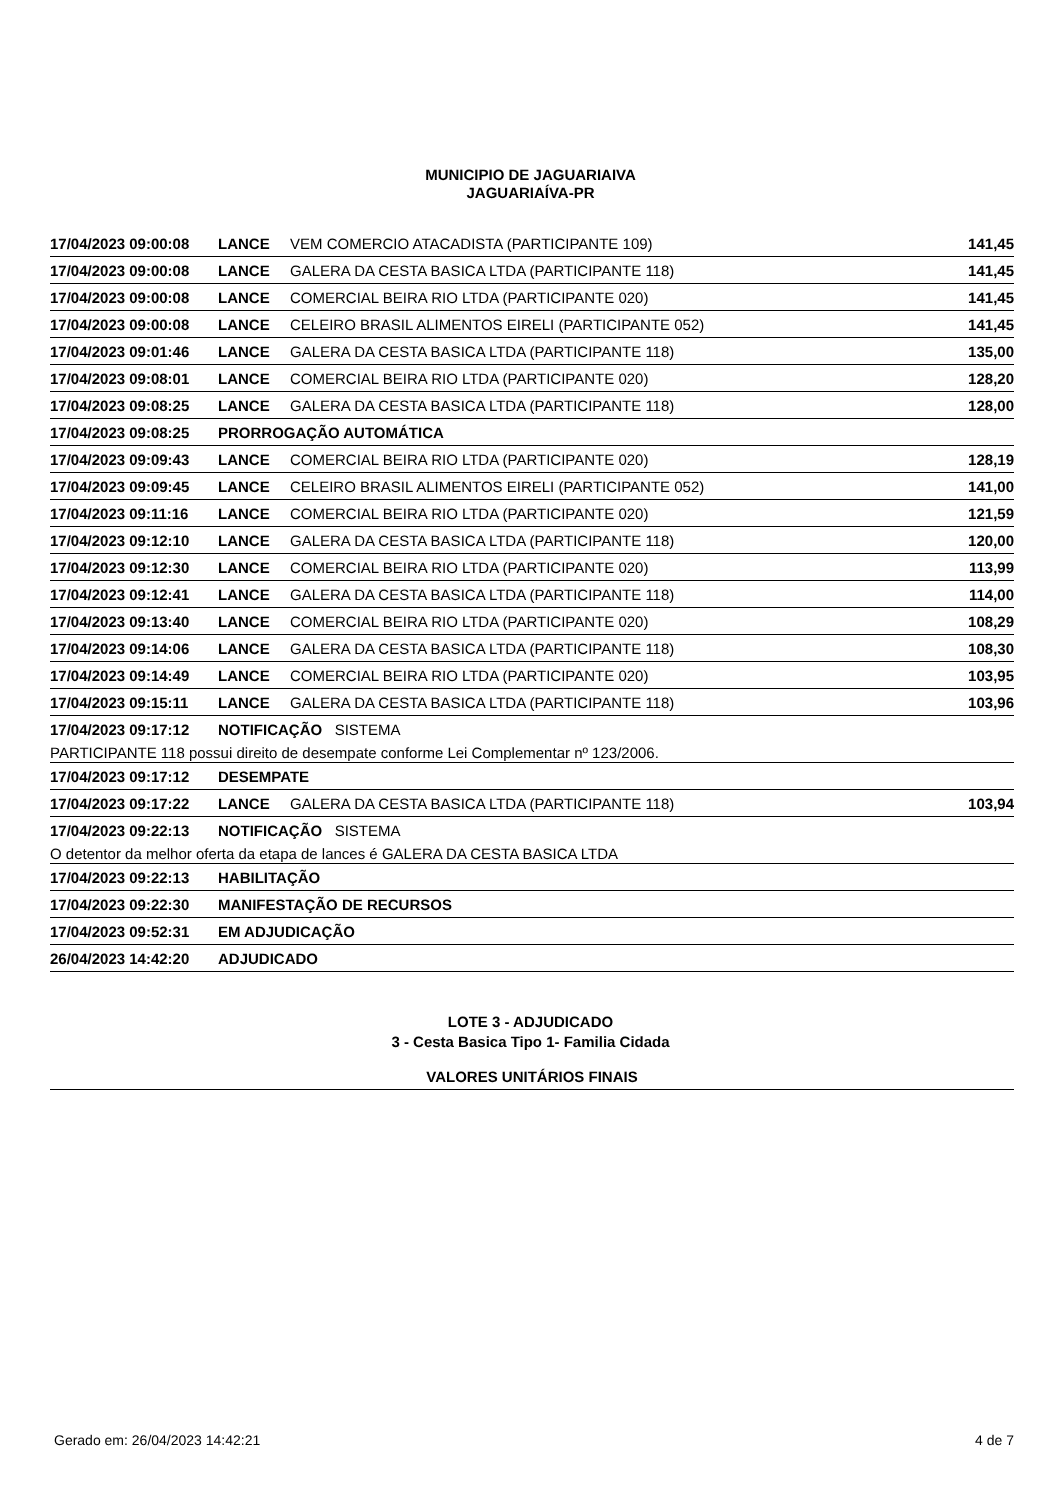MUNICIPIO DE JAGUARIAIVA
JAGUARIAÍVA-PR
| 17/04/2023 09:00:08 | LANCE | VEM COMERCIO ATACADISTA (PARTICIPANTE 109) | 141,45 |
| 17/04/2023 09:00:08 | LANCE | GALERA DA CESTA BASICA LTDA (PARTICIPANTE 118) | 141,45 |
| 17/04/2023 09:00:08 | LANCE | COMERCIAL BEIRA RIO LTDA (PARTICIPANTE 020) | 141,45 |
| 17/04/2023 09:00:08 | LANCE | CELEIRO BRASIL ALIMENTOS EIRELI (PARTICIPANTE 052) | 141,45 |
| 17/04/2023 09:01:46 | LANCE | GALERA DA CESTA BASICA LTDA (PARTICIPANTE 118) | 135,00 |
| 17/04/2023 09:08:01 | LANCE | COMERCIAL BEIRA RIO LTDA (PARTICIPANTE 020) | 128,20 |
| 17/04/2023 09:08:25 | LANCE | GALERA DA CESTA BASICA LTDA (PARTICIPANTE 118) | 128,00 |
| 17/04/2023 09:08:25 | PRORROGAÇÃO AUTOMÁTICA | | |
| 17/04/2023 09:09:43 | LANCE | COMERCIAL BEIRA RIO LTDA (PARTICIPANTE 020) | 128,19 |
| 17/04/2023 09:09:45 | LANCE | CELEIRO BRASIL ALIMENTOS EIRELI (PARTICIPANTE 052) | 141,00 |
| 17/04/2023 09:11:16 | LANCE | COMERCIAL BEIRA RIO LTDA (PARTICIPANTE 020) | 121,59 |
| 17/04/2023 09:12:10 | LANCE | GALERA DA CESTA BASICA LTDA (PARTICIPANTE 118) | 120,00 |
| 17/04/2023 09:12:30 | LANCE | COMERCIAL BEIRA RIO LTDA (PARTICIPANTE 020) | 113,99 |
| 17/04/2023 09:12:41 | LANCE | GALERA DA CESTA BASICA LTDA (PARTICIPANTE 118) | 114,00 |
| 17/04/2023 09:13:40 | LANCE | COMERCIAL BEIRA RIO LTDA (PARTICIPANTE 020) | 108,29 |
| 17/04/2023 09:14:06 | LANCE | GALERA DA CESTA BASICA LTDA (PARTICIPANTE 118) | 108,30 |
| 17/04/2023 09:14:49 | LANCE | COMERCIAL BEIRA RIO LTDA (PARTICIPANTE 020) | 103,95 |
| 17/04/2023 09:15:11 | LANCE | GALERA DA CESTA BASICA LTDA (PARTICIPANTE 118) | 103,96 |
| 17/04/2023 09:17:12 | NOTIFICAÇÃO SISTEMA | | |
| PARTICIPANTE 118 possui direito de desempate conforme Lei Complementar nº 123/2006. | | | |
| 17/04/2023 09:17:12 | DESEMPATE | | |
| 17/04/2023 09:17:22 | LANCE | GALERA DA CESTA BASICA LTDA (PARTICIPANTE 118) | 103,94 |
| 17/04/2023 09:22:13 | NOTIFICAÇÃO SISTEMA | | |
| O detentor da melhor oferta da etapa de lances é GALERA DA CESTA BASICA LTDA | | | |
| 17/04/2023 09:22:13 | HABILITAÇÃO | | |
| 17/04/2023 09:22:30 | MANIFESTAÇÃO DE RECURSOS | | |
| 17/04/2023 09:52:31 | EM ADJUDICAÇÃO | | |
| 26/04/2023 14:42:20 | ADJUDICADO | | |
LOTE 3 - ADJUDICADO
3 - Cesta Basica Tipo 1- Familia Cidada
VALORES UNITÁRIOS FINAIS
Gerado em: 26/04/2023 14:42:21 4 de 7